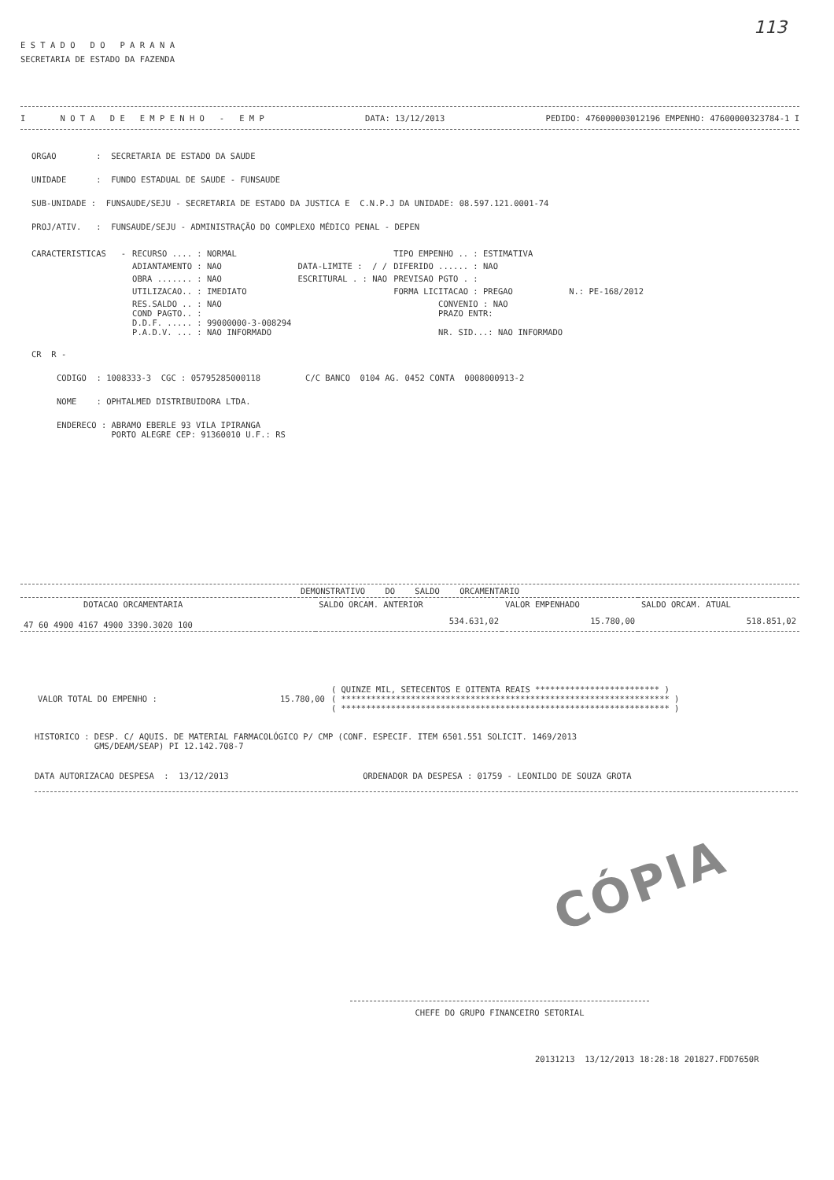113
E S T A D O D O P A R A N A
SECRETARIA DE ESTADO DA FAZENDA
I N O T A D E E M P E N H O - E M P DATA: 13/12/2013 PEDIDO: 476000003012196 EMPENHO: 47600000323784-1 I
ORGAO : SECRETARIA DE ESTADO DA SAUDE
UNIDADE : FUNDO ESTADUAL DE SAUDE - FUNSAUDE
SUB-UNIDADE : FUNSAUDE/SEJU - SECRETARIA DE ESTADO DA JUSTICA E C.N.P.J DA UNIDADE: 08.597.121.0001-74
PROJ/ATIV. : FUNSAUDE/SEJU - ADMINISTRAÇÃO DO COMPLEXO MÉDICO PENAL - DEPEN
| CARACTERISTICAS - | RECURSO .... : NORMAL | | TIPO EMPENHO .. : ESTIMATIVA | |
| | ADIANTAMENTO : NAO | DATA-LIMITE : / / | DIFERIDO ...... : NAO | |
| | OBRA ....... : NAO | ESCRITURAL . : NAO | PREVISAO PGTO . : | |
| | UTILIZACAO.. : IMEDIATO | | FORMA LICITACAO : PREGAO | N.: PE-168/2012 |
| | RES.SALDO .. : NAO COND PAGTO.. : D.D.F. ..... : 99000000-3-008294 P.A.D.V. ... : NAO INFORMADO | | CONVENIO : NAO PRAZO ENTR: NR. SID...: NAO INFORMADO | |
CR R -
CODIGO : 1008333-3 CGC : 05795285000118 C/C BANCO 0104 AG. 0452 CONTA 0008000913-2
NOME : OPHTALMED DISTRIBUIDORA LTDA.
ENDERECO : ABRAMO EBERLE 93 VILA IPIRANGA
PORTO ALEGRE CEP: 91360010 U.F.: RS
| DEMONSTRATIVO DO SALDO ORCAMENTARIO | | | |
| --- | --- | --- | --- |
| DOTACAO ORCAMENTARIA | SALDO ORCAM. ANTERIOR | VALOR EMPENHADO | SALDO ORCAM. ATUAL |
| 47 60 4900 4167 4900 3390.3020 100 | 534.631,02 | 15.780,00 | 518.851,02 |
| VALOR TOTAL DO EMPENHO : | 15.780,00 | ( QUINZE MIL, SETECENTOS E OITENTA REAIS ************************* ) ( ****************************************************************** ) ( ****************************************************************** ) |
HISTORICO : DESP. C/ AQUIS. DE MATERIAL FARMACOLÓGICO P/ CMP (CONF. ESPECIF. ITEM 6501.551 SOLICIT. 1469/2013
GMS/DEAM/SEAP) PI 12.142.708-7
DATA AUTORIZACAO DESPESA : 13/12/2013 ORDENADOR DA DESPESA : 01759 - LEONILDO DE SOUZA GROTA
CÓPIA
CHEFE DO GRUPO FINANCEIRO SETORIAL
20131213 13/12/2013 18:28:18 201827.FDD7650R